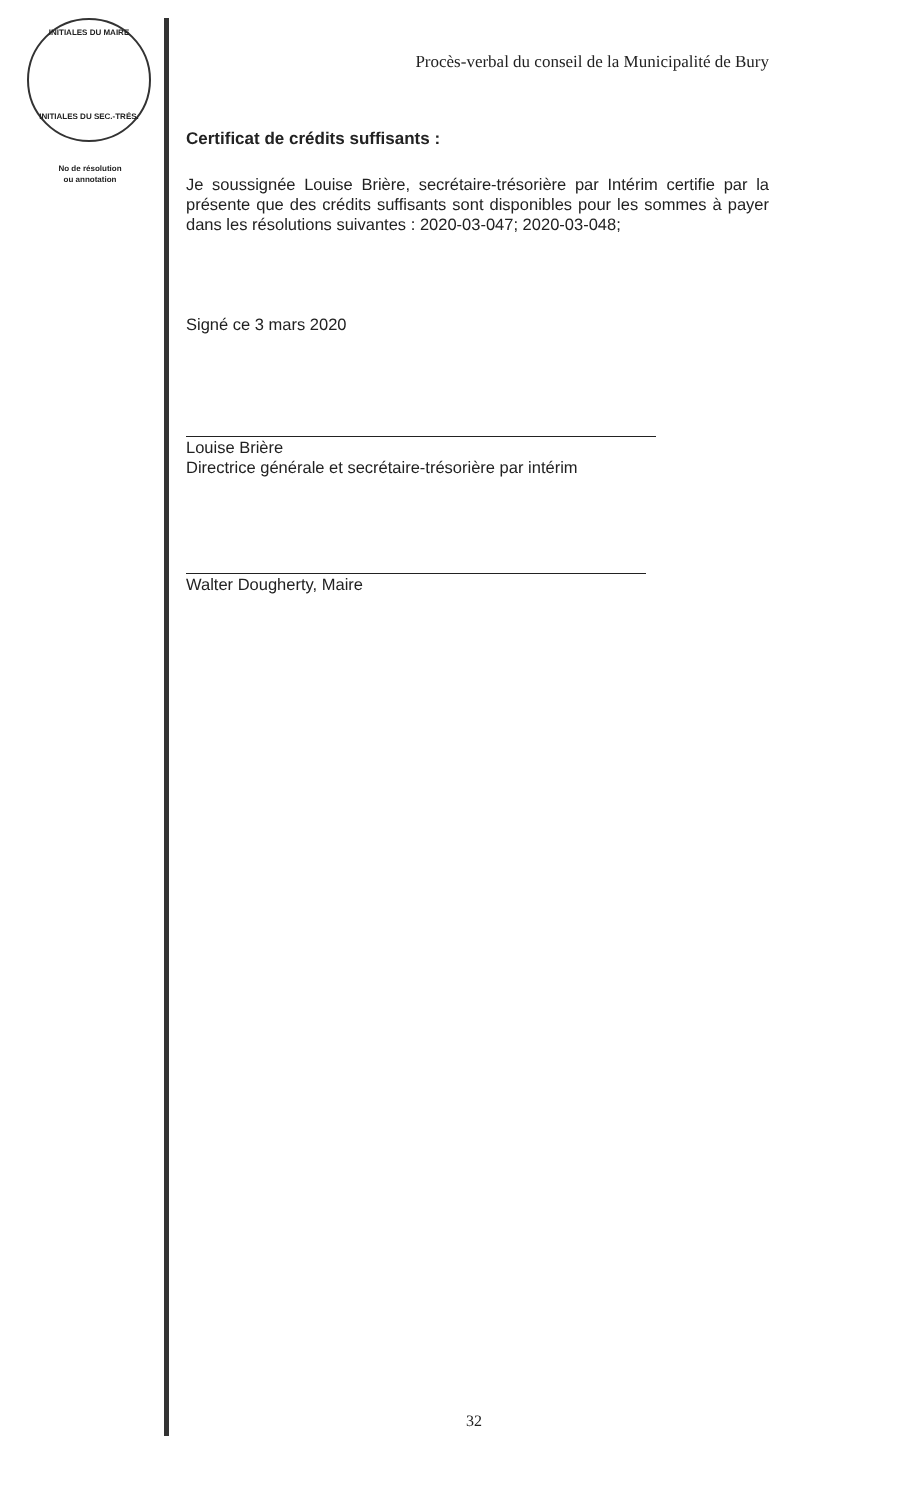INITIALES DU MAIRE
INITIALES DU SEC.-TRÉS.
No de résolution
ou annotation
Procès-verbal du conseil de la Municipalité de Bury
Certificat de crédits suffisants :
Je soussignée Louise Brière, secrétaire-trésorière par Intérim certifie par la présente que des crédits suffisants sont disponibles pour les sommes à payer dans les résolutions suivantes : 2020-03-047; 2020-03-048;
Signé ce 3 mars 2020
Louise Brière
Directrice générale et secrétaire-trésorière par intérim
Walter Dougherty, Maire
32